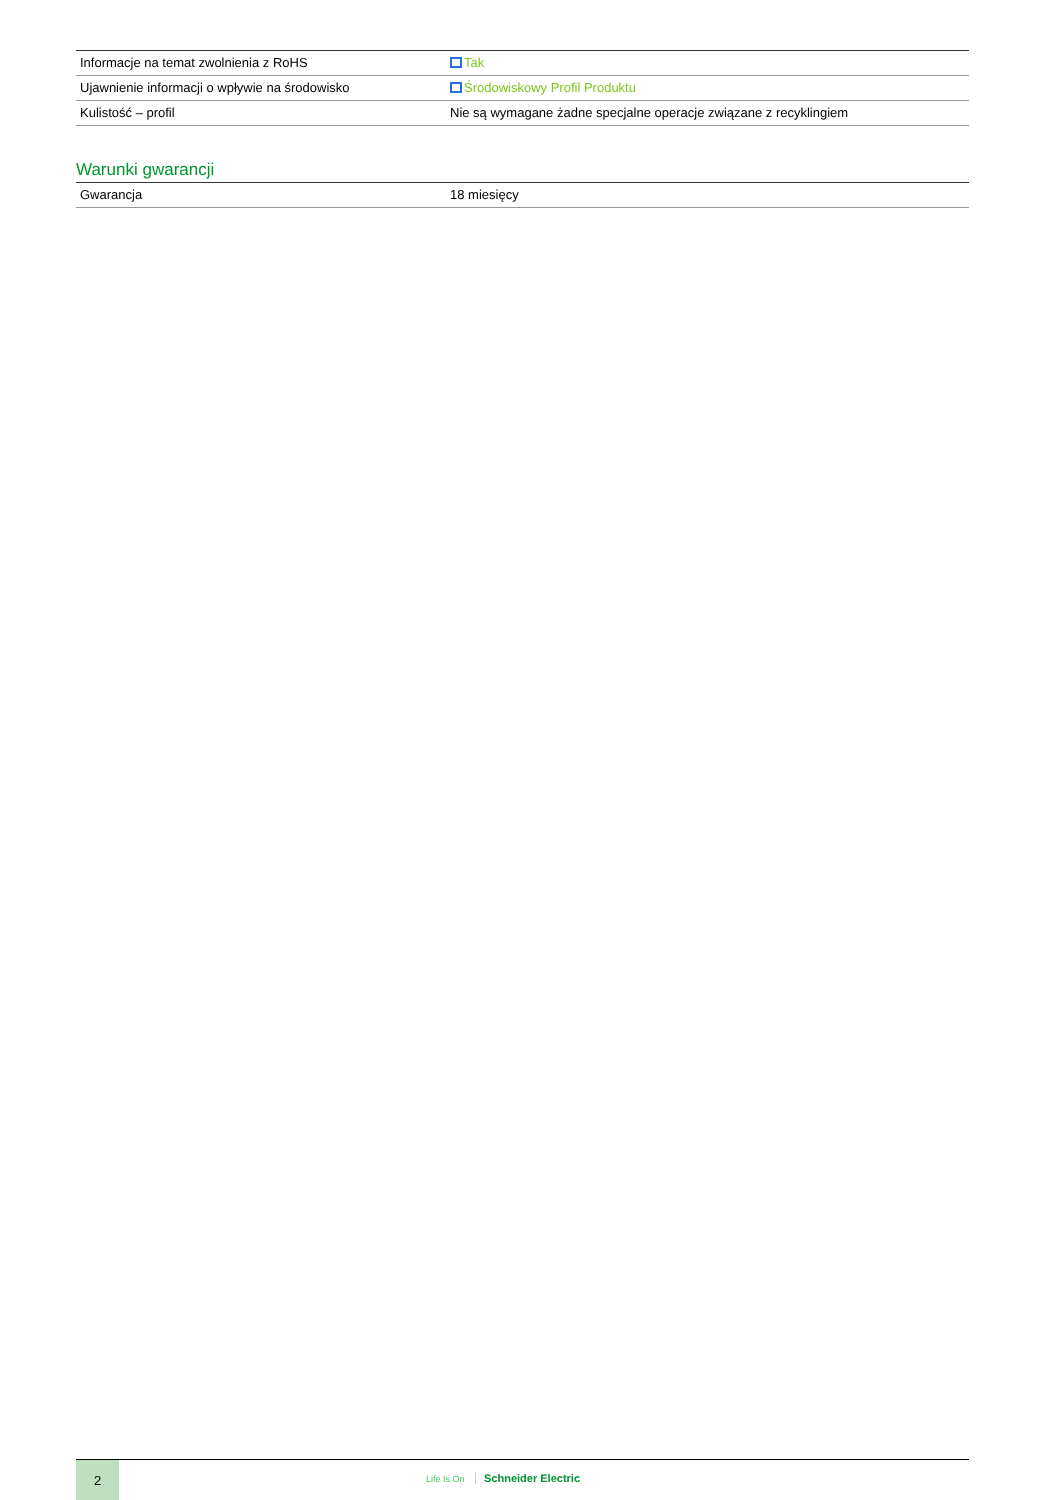| Informacje na temat zwolnienia z RoHS | Tak |
| Ujawnienie informacji o wpływie na środowisko | Środowiskowy Profil Produktu |
| Kulistość – profil | Nie są wymagane żadne specjalne operacje związane z recyklingiem |
Warunki gwarancji
| Gwarancja | 18 miesięcy |
2
Life Is On Schneider Electric